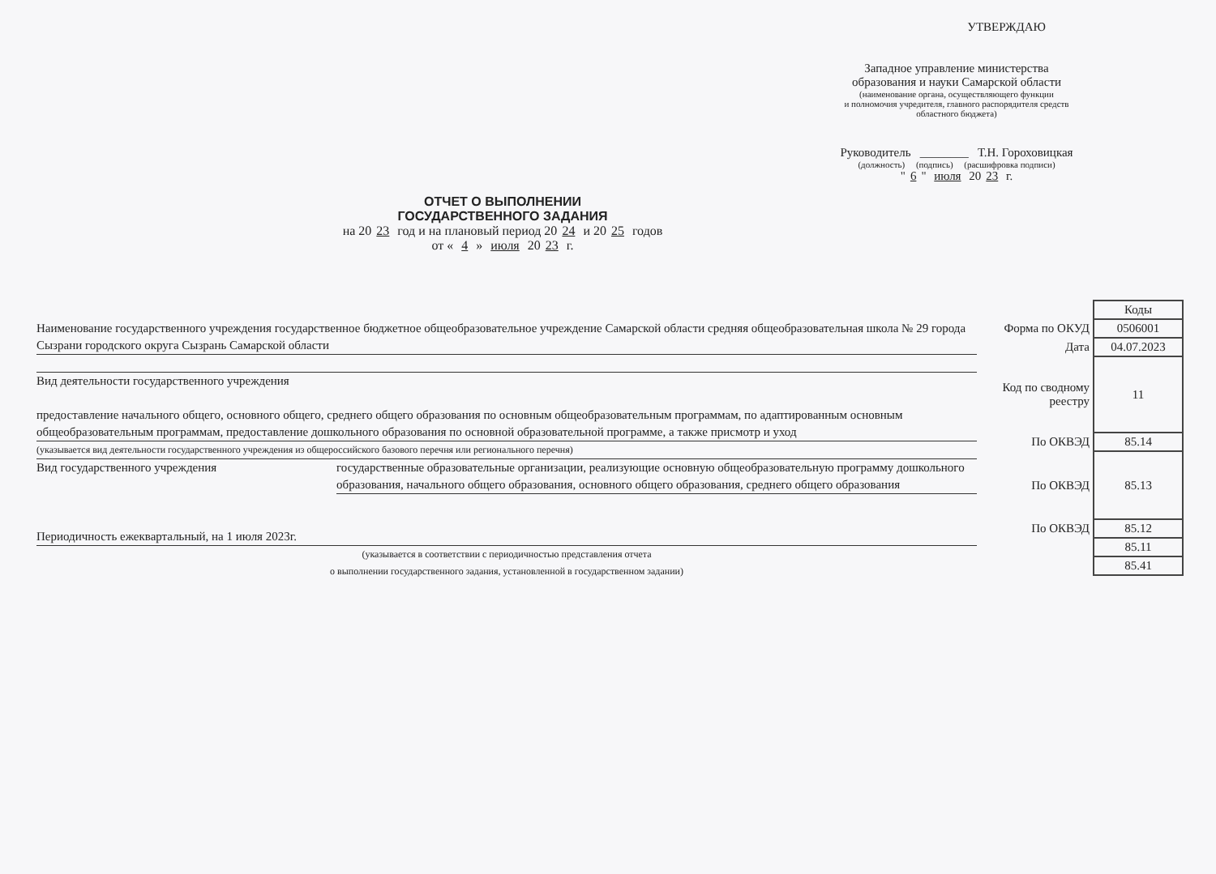УТВЕРЖДАЮ
Западное управление министерства
образования и науки Самарской области
(наименование органа, осуществляющего функции
и полномочия учредителя, главного распорядителя средств
областного бюджета)
Руководитель ________ Т.Н. Гороховицкая
(должность) (подпись) (расшифровка подписи)
" 6 " июля 20 23 г.
ОТЧЕТ О ВЫПОЛНЕНИИ
ГОСУДАРСТВЕННОГО ЗАДАНИЯ
на 20 23 год и на плановый период 20 24 и 20 25 годов
от « 4 » июля 20 23 г.
Наименование государственного учреждения государственное бюджетное общеобразовательное учреждение Самарской области средняя общеобразовательная школа № 29 города Сызрани городского округа Сызрань Самарской области
Вид деятельности государственного учреждения
предоставление начального общего, основного общего, среднего общего образования по основным общеобразовательным программам, по адаптированным основным общеобразовательным программам, предоставление дошкольного образования по основной образовательной программе, а также присмотр и уход
(указывается вид деятельности государственного учреждения из общероссийского базового перечня или регионального перечня)
Вид государственного учреждения государственные образовательные организации, реализующие основную общеобразовательную программу дошкольного образования, начального общего образования, основного общего образования, среднего общего образования
Периодичность ежеквартальный, на 1 июля 2023г.
(указывается в соответствии с периодичностью представления отчета
о выполнении государственного задания, установленной в государственном задании)
| | Коды |
| Форма по ОКУД | 0506001 |
| Дата | 04.07.2023 |
| Код по сводному реестру | 11 |
| По ОКВЭД | 85.14 |
| По ОКВЭД | 85.13 |
| По ОКВЭД | 85.12 |
| | 85.11 |
| | 85.41 |